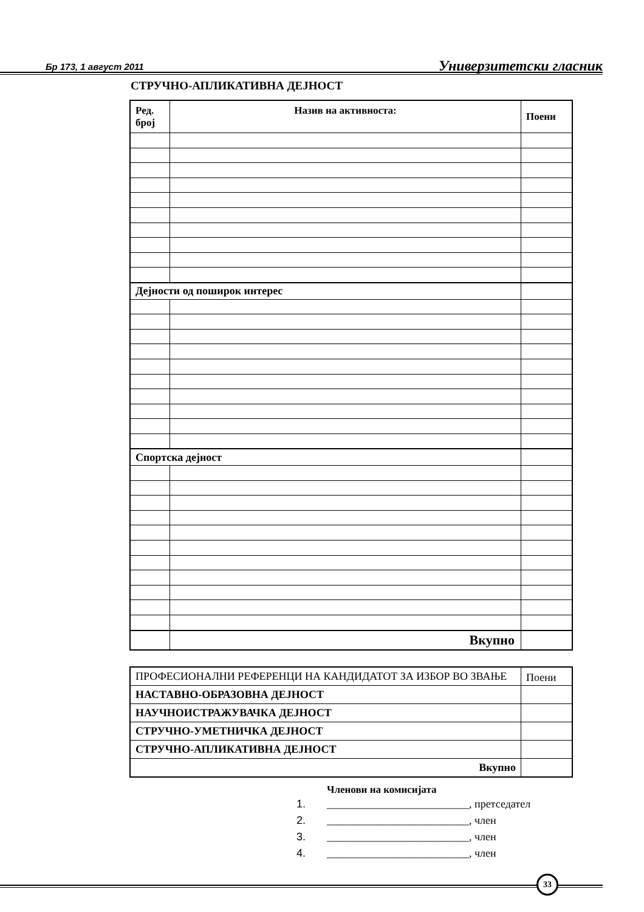Бр 173, 1 август 2011
Универзитетски гласник
СТРУЧНО-АПЛИКАТИВНА ДЕЈНОСТ
| Ред. број | Назив на активноста: | Поени |
| --- | --- | --- |
| Дејности од поширок интерес | | |
| Спортска дејност | | |
| | Вкупно | |
| ПРОФЕСИОНАЛНИ РЕФЕРЕНЦИ НА КАНДИДАТОТ ЗА ИЗБОР ВО ЗВАЊЕ | Поени |
| НАСТАВНО-ОБРАЗОВНА ДЕЈНОСТ | |
| НАУЧНОИСТРАЖУВАЧКА ДЕЈНОСТ | |
| СТРУЧНО-УМЕТНИЧКА ДЕЈНОСТ | |
| СТРУЧНО-АПЛИКАТИВНА ДЕЈНОСТ | |
| Вкупно | |
Членови на комисијата
1. __________________________, претседател
2. __________________________, член
3. __________________________, член
4. __________________________, член
33